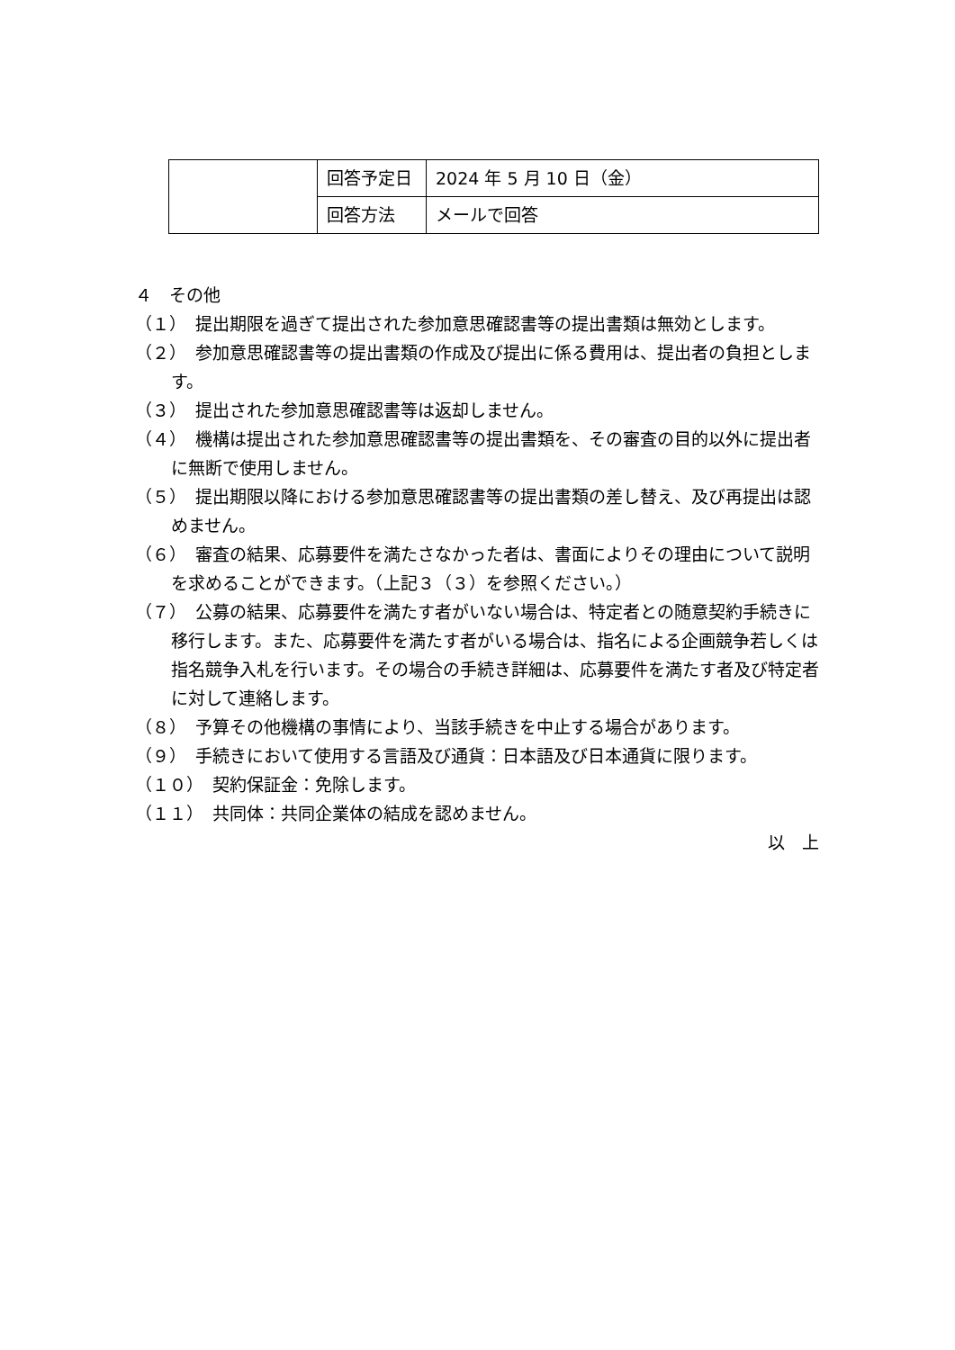| | 回答予定日 | 2024 年 5 月 10 日（金） |
| | 回答方法 | メールで回答 |
４　その他
（１）　提出期限を過ぎて提出された参加意思確認書等の提出書類は無効とします。
（２）　参加意思確認書等の提出書類の作成及び提出に係る費用は、提出者の負担とします。
（３）　提出された参加意思確認書等は返却しません。
（４）　機構は提出された参加意思確認書等の提出書類を、その審査の目的以外に提出者に無断で使用しません。
（５）　提出期限以降における参加意思確認書等の提出書類の差し替え、及び再提出は認めません。
（６）　審査の結果、応募要件を満たさなかった者は、書面によりその理由について説明を求めることができます。（上記３（３）を参照ください。）
（７）　公募の結果、応募要件を満たす者がいない場合は、特定者との随意契約手続きに移行します。また、応募要件を満たす者がいる場合は、指名による企画競争若しくは指名競争入札を行います。その場合の手続き詳細は、応募要件を満たす者及び特定者に対して連絡します。
（８）　予算その他機構の事情により、当該手続きを中止する場合があります。
（９）　手続きにおいて使用する言語及び通貨：日本語及び日本通貨に限ります。
（１０）　契約保証金：免除します。
（１１）　共同体：共同企業体の結成を認めません。
以　上